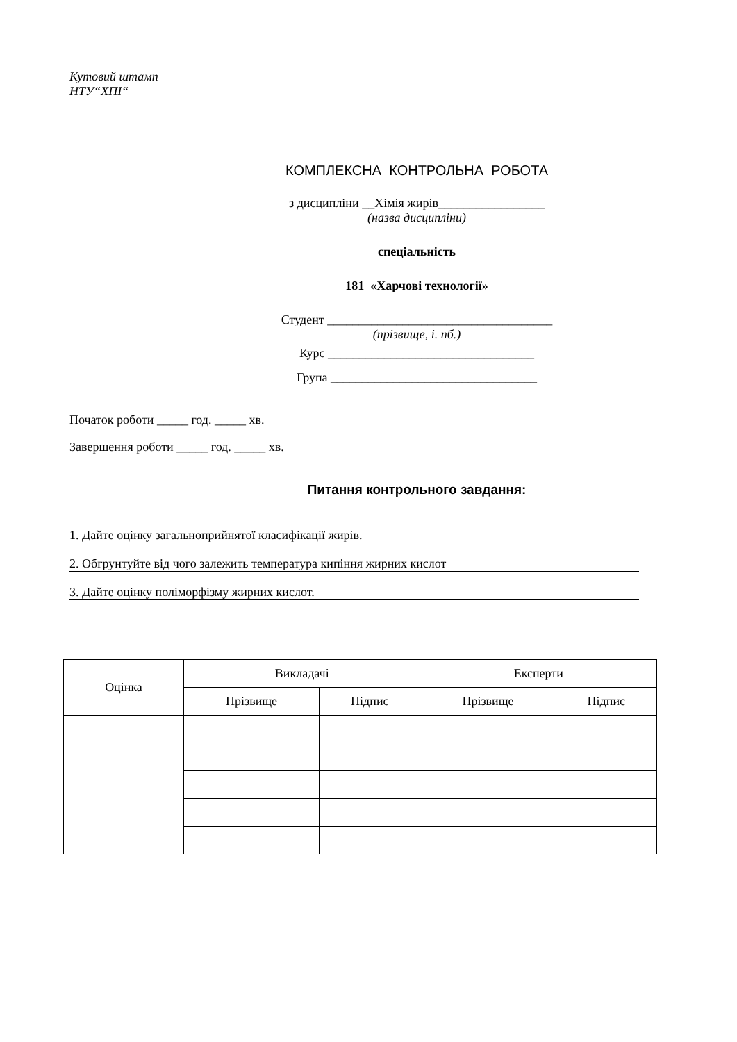Кутовий штамп
НТУ“ХПІ“
КОМПЛЕКСНА КОНТРОЛЬНА РОБОТА
з дисципліни __Хімія жирів_________________
(назва дисципліни)
спеціальність
181 «Харчові технології»
Студент ____________________________________
(прізвище, і. пб.)
Курс _________________________________
Група _________________________________
Початок роботи _____ год. _____ хв.
Завершення роботи _____ год. _____ хв.
Питання контрольного завдання:
1. Дайте оцінку загальноприйнятої класифікації жирів.
2. Обгрунтуйте від чого залежить температура кипіння жирних кислот
3. Дайте оцінку поліморфізму жирних кислот.
| Оцінка | Викладачі | | Експерти | |
| | Прізвище | Підпис | Прізвище | Підпис |